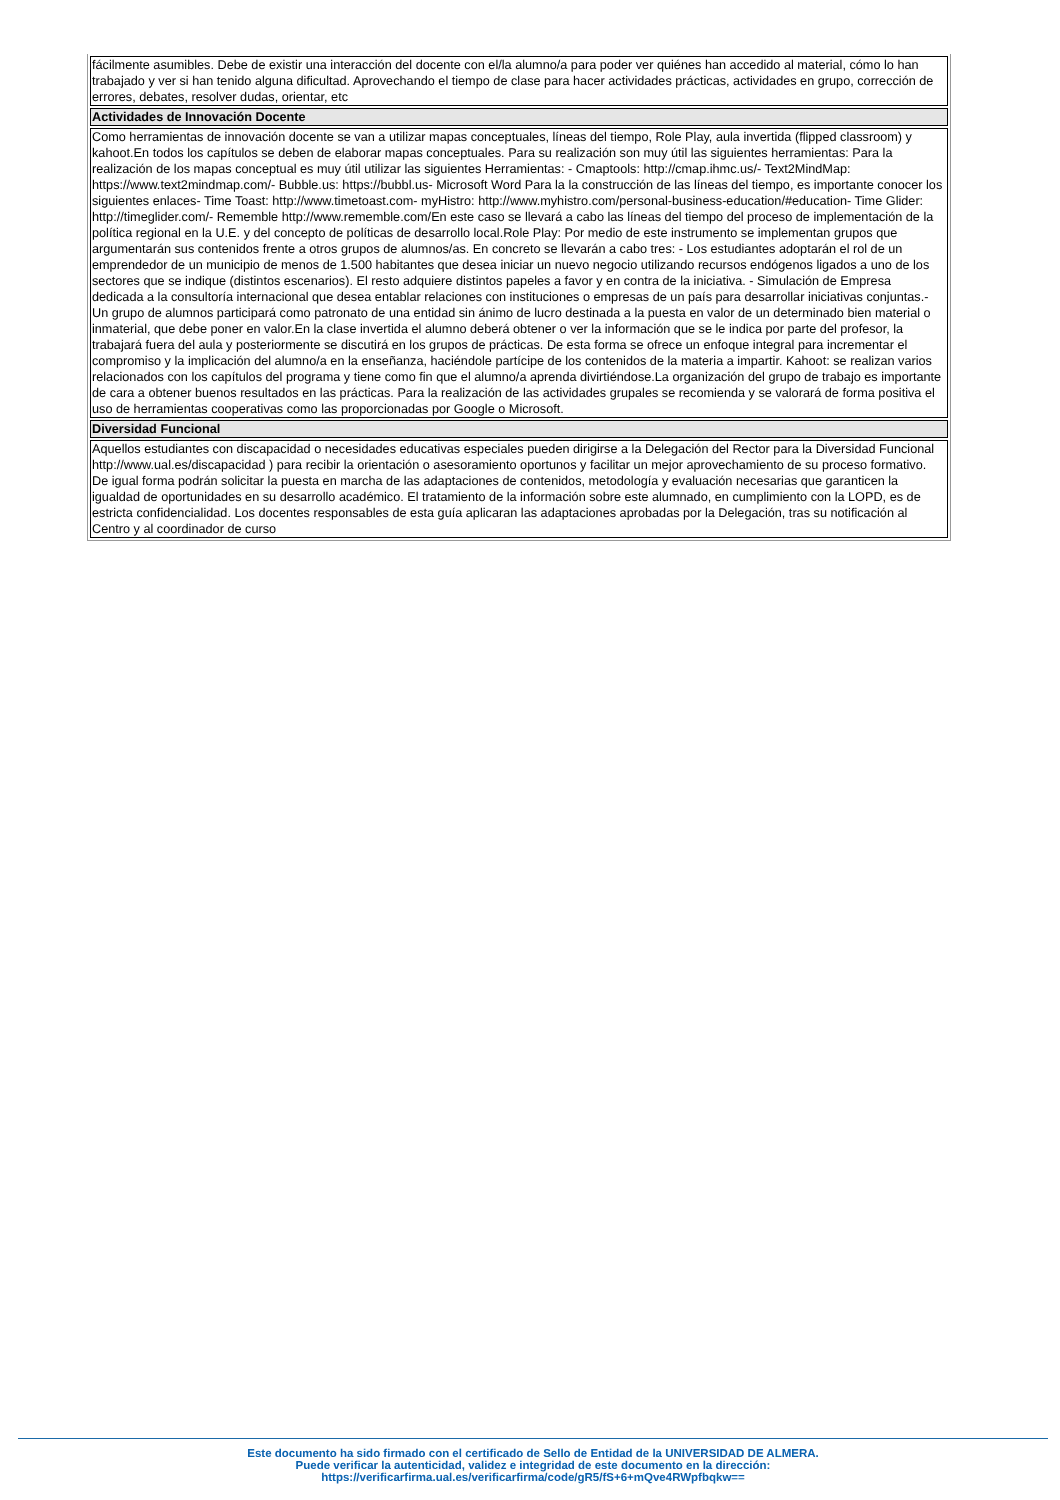| fácilmente asumibles. Debe de existir una interacción del docente con el/la alumno/a para poder ver quiénes han accedido al material, cómo lo han trabajado y ver si han tenido alguna dificultad. Aprovechando el tiempo de clase para hacer actividades prácticas, actividades en grupo, corrección de errores, debates, resolver dudas, orientar, etc |
| Actividades de Innovación Docente |
| Como herramientas de innovación docente se van a utilizar mapas conceptuales, líneas del tiempo, Role Play, aula invertida (flipped classroom) y kahoot.En todos los capítulos se deben de elaborar mapas conceptuales. Para su realización son muy útil las siguientes herramientas: Para la realización de los mapas conceptual es muy útil utilizar las siguientes Herramientas: - Cmaptools: http://cmap.ihmc.us/- Text2MindMap: https://www.text2mindmap.com/- Bubble.us: https://bubbl.us- Microsoft Word Para la la construcción de las líneas del tiempo, es importante conocer los siguientes enlaces- Time Toast: http://www.timetoast.com- myHistro: http://www.myhistro.com/personal-business-education/#education- Time Glider: http://timeglider.com/- Rememble http://www.rememble.com/En este caso se llevará a cabo las líneas del tiempo del proceso de implementación de la política regional en la U.E. y del concepto de políticas de desarrollo local.Role Play: Por medio de este instrumento se implementan grupos que argumentarán sus contenidos frente a otros grupos de alumnos/as. En concreto se llevarán a cabo tres: - Los estudiantes adoptarán el rol de un emprendedor de un municipio de menos de 1.500 habitantes que desea iniciar un nuevo negocio utilizando recursos endógenos ligados a uno de los sectores que se indique (distintos escenarios). El resto adquiere distintos papeles a favor y en contra de la iniciativa. - Simulación de Empresa dedicada a la consultoría internacional que desea entablar relaciones con instituciones o empresas de un país para desarrollar iniciativas conjuntas.- Un grupo de alumnos participará como patronato de una entidad sin ánimo de lucro destinada a la puesta en valor de un determinado bien material o inmaterial, que debe poner en valor.En la clase invertida el alumno deberá obtener o ver la información que se le indica por parte del profesor, la trabajará fuera del aula y posteriormente se discutirá en los grupos de prácticas. De esta forma se ofrece un enfoque integral para incrementar el compromiso y la implicación del alumno/a en la enseñanza, haciéndole partícipe de los contenidos de la materia a impartir. Kahoot: se realizan varios relacionados con los capítulos del programa y tiene como fin que el alumno/a aprenda divirtiéndose.La organización del grupo de trabajo es importante de cara a obtener buenos resultados en las prácticas. Para la realización de las actividades grupales se recomienda y se valorará de forma positiva el uso de herramientas cooperativas como las proporcionadas por Google o Microsoft. |
| Diversidad Funcional |
| Aquellos estudiantes con discapacidad o necesidades educativas especiales pueden dirigirse a la Delegación del Rector para la Diversidad Funcional http://www.ual.es/discapacidad ) para recibir la orientación o asesoramiento oportunos y facilitar un mejor aprovechamiento de su proceso formativo. De igual forma podrán solicitar la puesta en marcha de las adaptaciones de contenidos, metodología y evaluación necesarias que garanticen la igualdad de oportunidades en su desarrollo académico. El tratamiento de la información sobre este alumnado, en cumplimiento con la LOPD, es de estricta confidencialidad. Los docentes responsables de esta guía aplicaran las adaptaciones aprobadas por la Delegación, tras su notificación al Centro y al coordinador de curso |
Este documento ha sido firmado con el certificado de Sello de Entidad de la UNIVERSIDAD DE ALMERA.
Puede verificar la autenticidad, validez e integridad de este documento en la dirección:
https://verificarfirma.ual.es/verificarfirma/code/gR5/fS+6+mQve4RWpfbqkw==